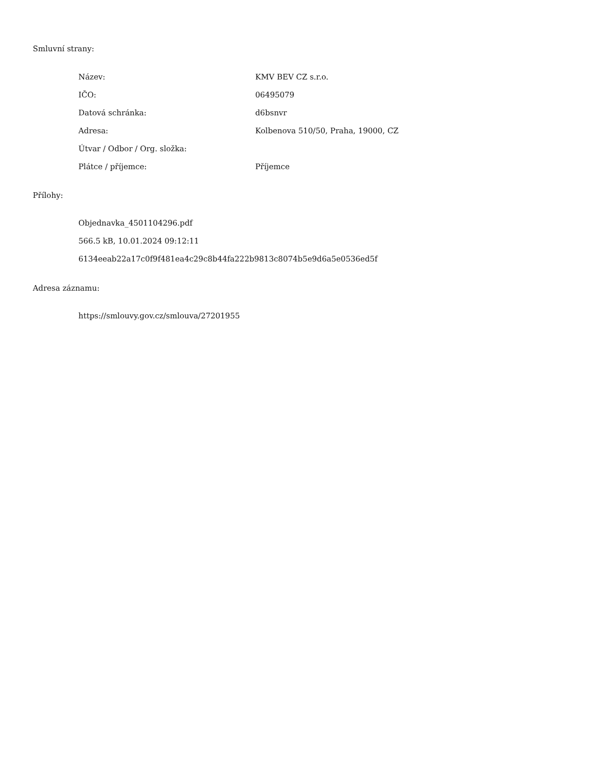Smluvní strany:
| Název: | KMV BEV CZ s.r.o. |
| IČO: | 06495079 |
| Datová schránka: | d6bsnvr |
| Adresa: | Kolbenova 510/50, Praha, 19000, CZ |
| Útvar / Odbor / Org. složka: | |
| Plátce / příjemce: | Příjemce |
Přílohy:
Objednavka_4501104296.pdf
566.5 kB, 10.01.2024 09:12:11
6134eeab22a17c0f9f481ea4c29c8b44fa222b9813c8074b5e9d6a5e0536ed5f
Adresa záznamu:
https://smlouvy.gov.cz/smlouva/27201955